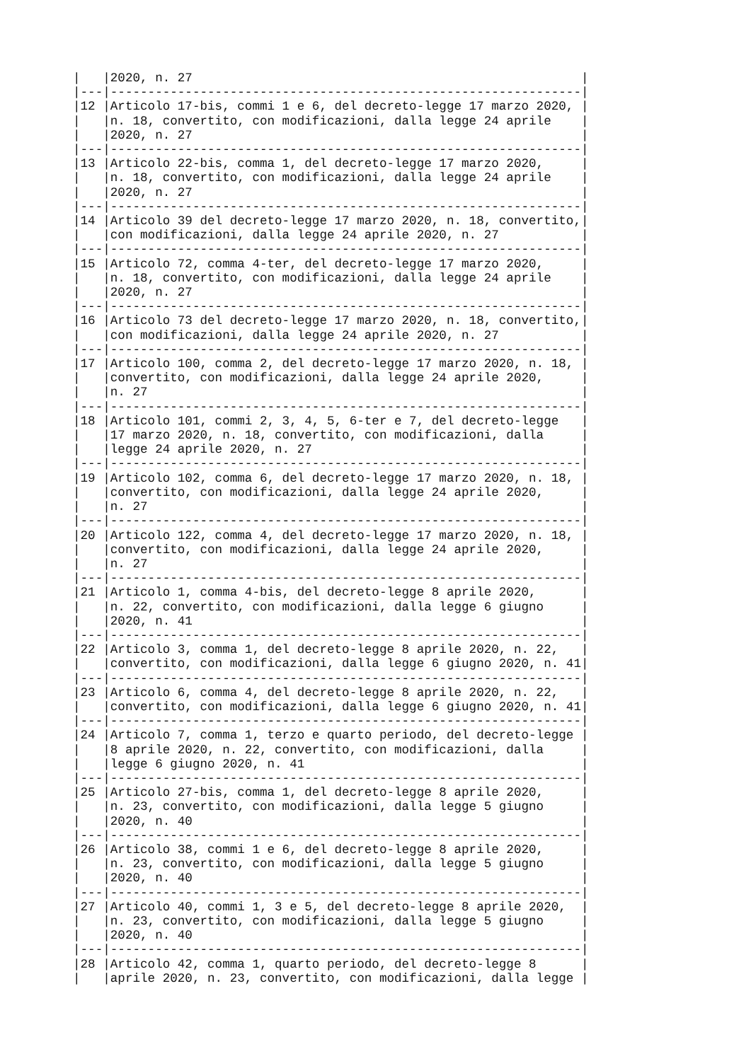|   |2020, n. 27                                                    |
|---|---------------------------------------------------------------|
|12 |Articolo 17-bis, commi 1 e 6, del decreto-legge 17 marzo 2020, |
|   |n. 18, convertito, con modificazioni, dalla legge 24 aprile    |
|   |2020, n. 27                                                    |
|---|---------------------------------------------------------------|
|13 |Articolo 22-bis, comma 1, del decreto-legge 17 marzo 2020,     |
|   |n. 18, convertito, con modificazioni, dalla legge 24 aprile    |
|   |2020, n. 27                                                    |
|---|---------------------------------------------------------------|
|14 |Articolo 39 del decreto-legge 17 marzo 2020, n. 18, convertito,|
|   |con modificazioni, dalla legge 24 aprile 2020, n. 27           |
|---|---------------------------------------------------------------|
|15 |Articolo 72, comma 4-ter, del decreto-legge 17 marzo 2020,     |
|   |n. 18, convertito, con modificazioni, dalla legge 24 aprile    |
|   |2020, n. 27                                                    |
|---|---------------------------------------------------------------|
|16 |Articolo 73 del decreto-legge 17 marzo 2020, n. 18, convertito,|
|   |con modificazioni, dalla legge 24 aprile 2020, n. 27           |
|---|---------------------------------------------------------------|
|17 |Articolo 100, comma 2, del decreto-legge 17 marzo 2020, n. 18, |
|   |convertito, con modificazioni, dalla legge 24 aprile 2020,     |
|   |n. 27                                                          |
|---|---------------------------------------------------------------|
|18 |Articolo 101, commi 2, 3, 4, 5, 6-ter e 7, del decreto-legge   |
|   |17 marzo 2020, n. 18, convertito, con modificazioni, dalla     |
|   |legge 24 aprile 2020, n. 27                                    |
|---|---------------------------------------------------------------|
|19 |Articolo 102, comma 6, del decreto-legge 17 marzo 2020, n. 18, |
|   |convertito, con modificazioni, dalla legge 24 aprile 2020,     |
|   |n. 27                                                          |
|---|---------------------------------------------------------------|
|20 |Articolo 122, comma 4, del decreto-legge 17 marzo 2020, n. 18, |
|   |convertito, con modificazioni, dalla legge 24 aprile 2020,     |
|   |n. 27                                                          |
|---|---------------------------------------------------------------|
|21 |Articolo 1, comma 4-bis, del decreto-legge 8 aprile 2020,      |
|   |n. 22, convertito, con modificazioni, dalla legge 6 giugno     |
|   |2020, n. 41                                                    |
|---|---------------------------------------------------------------|
|22 |Articolo 3, comma 1, del decreto-legge 8 aprile 2020, n. 22,   |
|   |convertito, con modificazioni, dalla legge 6 giugno 2020, n. 41|
|---|---------------------------------------------------------------|
|23 |Articolo 6, comma 4, del decreto-legge 8 aprile 2020, n. 22,   |
|   |convertito, con modificazioni, dalla legge 6 giugno 2020, n. 41|
|---|---------------------------------------------------------------|
|24 |Articolo 7, comma 1, terzo e quarto periodo, del decreto-legge |
|   |8 aprile 2020, n. 22, convertito, con modificazioni, dalla     |
|   |legge 6 giugno 2020, n. 41                                     |
|---|---------------------------------------------------------------|
|25 |Articolo 27-bis, comma 1, del decreto-legge 8 aprile 2020,     |
|   |n. 23, convertito, con modificazioni, dalla legge 5 giugno     |
|   |2020, n. 40                                                    |
|---|---------------------------------------------------------------|
|26 |Articolo 38, commi 1 e 6, del decreto-legge 8 aprile 2020,     |
|   |n. 23, convertito, con modificazioni, dalla legge 5 giugno     |
|   |2020, n. 40                                                    |
|---|---------------------------------------------------------------|
|27 |Articolo 40, commi 1, 3 e 5, del decreto-legge 8 aprile 2020,  |
|   |n. 23, convertito, con modificazioni, dalla legge 5 giugno     |
|   |2020, n. 40                                                    |
|---|---------------------------------------------------------------|
|28 |Articolo 42, comma 1, quarto periodo, del decreto-legge 8      |
|   |aprile 2020, n. 23, convertito, con modificazioni, dalla legge |